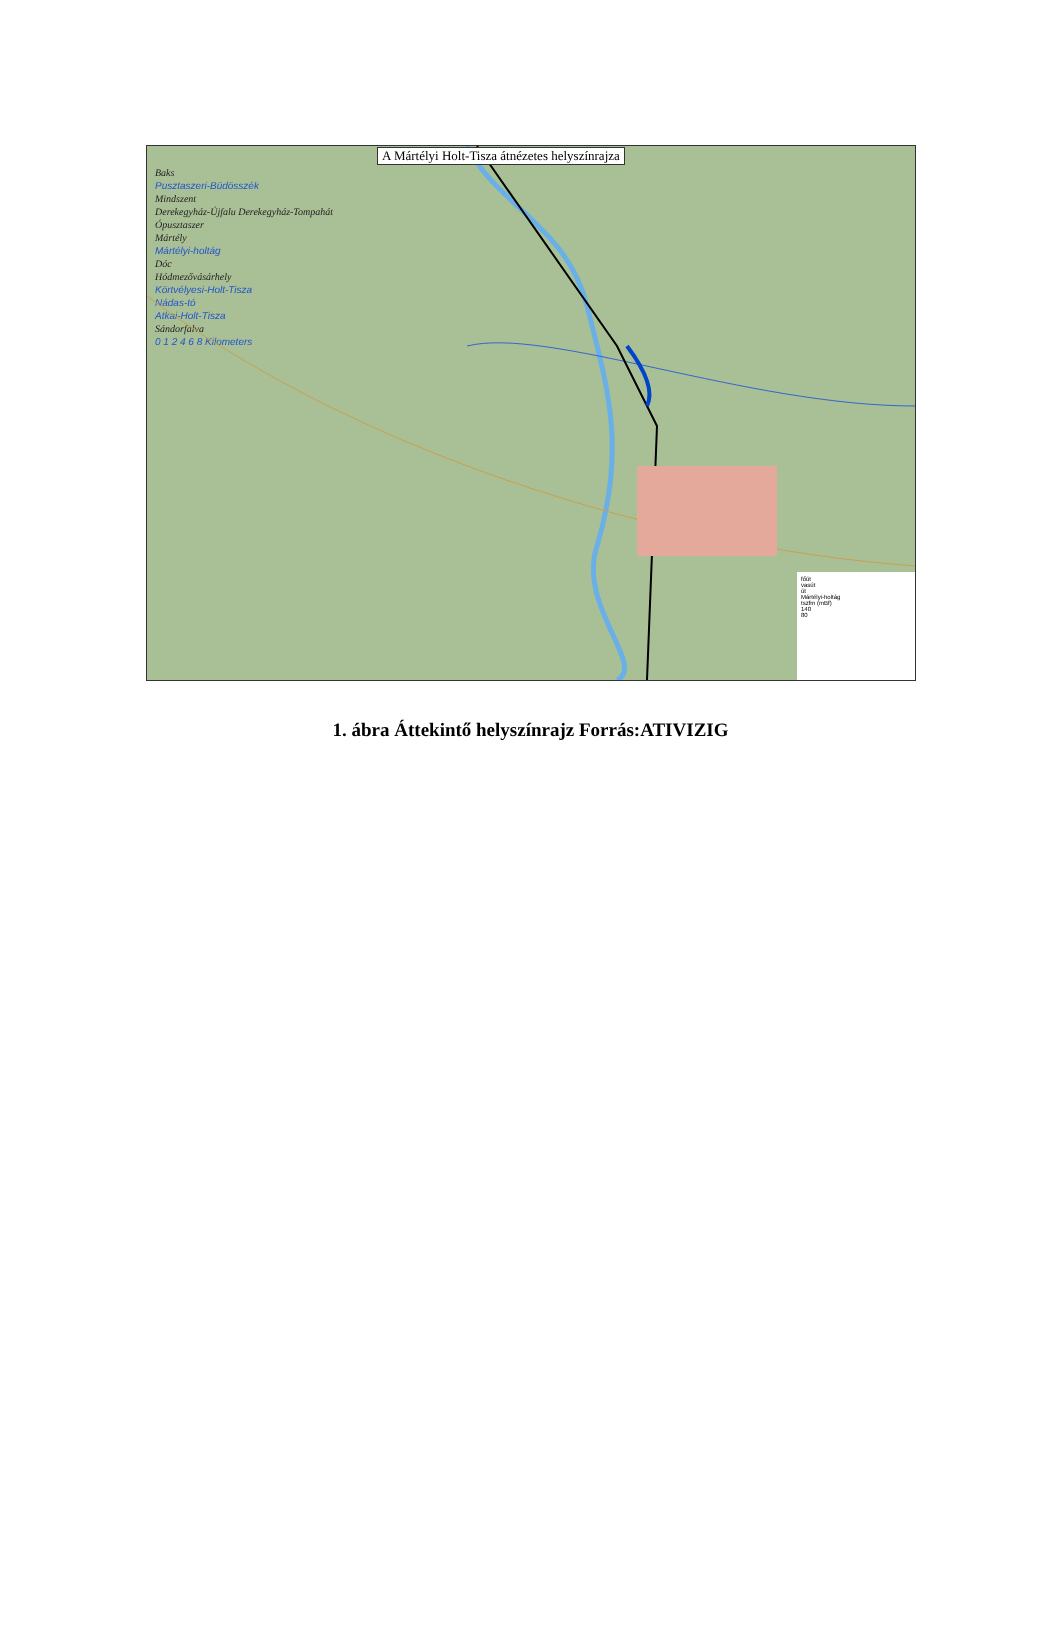A Mártélyi Holt-Tisza átnézetes helyszínrajza
Baks
Pusztaszeri-Büdösszék
Mindszent
Derekegyház-Újfalu Derekegyház-Tompahát
Ópusztaszer
Mártély
Mártélyi-holtág
Dóc
Hódmezővásárhely
Körtvélyesi-Holt-Tisza
Nádas-tó
Atkai-Holt-Tisza
Sándorfalva
0 1 2 4 6 8 Kilometers
főút
vasút
út
Mártélyi-holtág
tszfm (mBf)
140
80
1. ábra Áttekintő helyszínrajz Forrás:ATIVIZIG